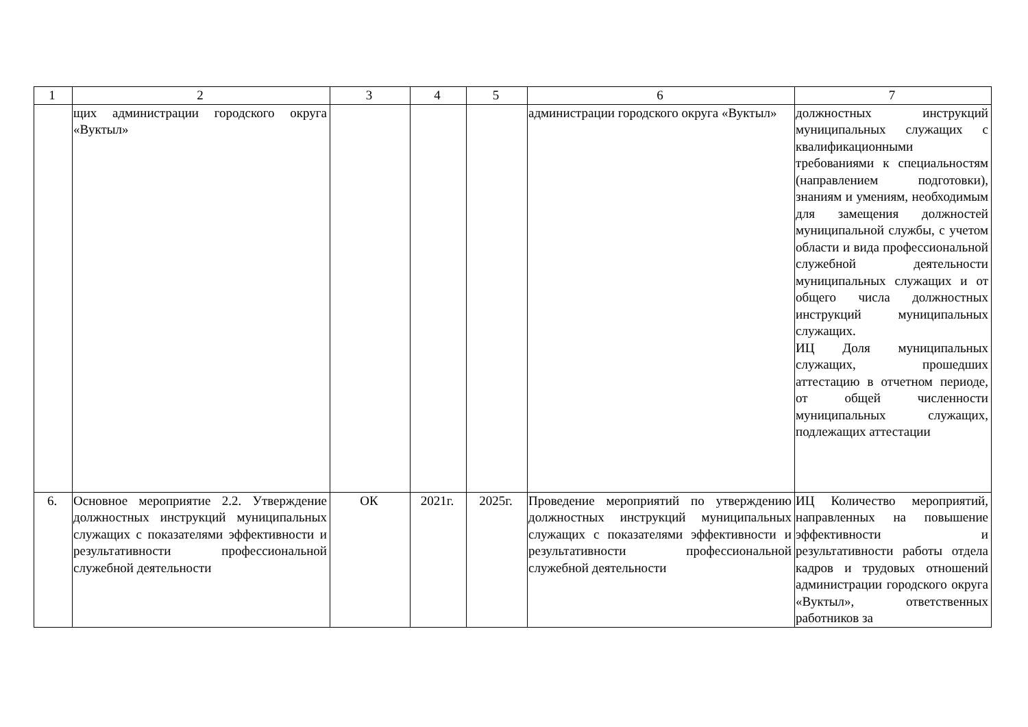| 1 | 2 | 3 | 4 | 5 | 6 | 7 |
| --- | --- | --- | --- | --- | --- | --- |
| | щих администрации городского округа «Вуктыл» | | | | администрации городского округа «Вуктыл» | должностных инструкций муниципальных служащих с квалификационными требованиями к специальностям (направлением подготовки), знаниям и умениям, необходимым для замещения должностей муниципальной службы, с учетом области и вида профессиональной служебной деятельности муниципальных служащих и от общего числа должностных инструкций муниципальных служащих. ИЦ Доля муниципальных служащих, прошедших аттестацию в отчетном периоде, от общей численности муниципальных служащих, подлежащих аттестации |
| 6. | Основное мероприятие 2.2. Утверждение должностных инструкций муниципальных служащих с показателями эффективности и результативности профессиональной служебной деятельности | ОК | 2021г. | 2025г. | Проведение мероприятий по утверждению должностных инструкций муниципальных служащих с показателями эффективности и результативности профессиональной служебной деятельности | ИЦ Количество мероприятий, направленных на повышение эффективности и результативности работы отдела кадров и трудовых отношений администрации городского округа «Вуктыл», ответственных работников за |